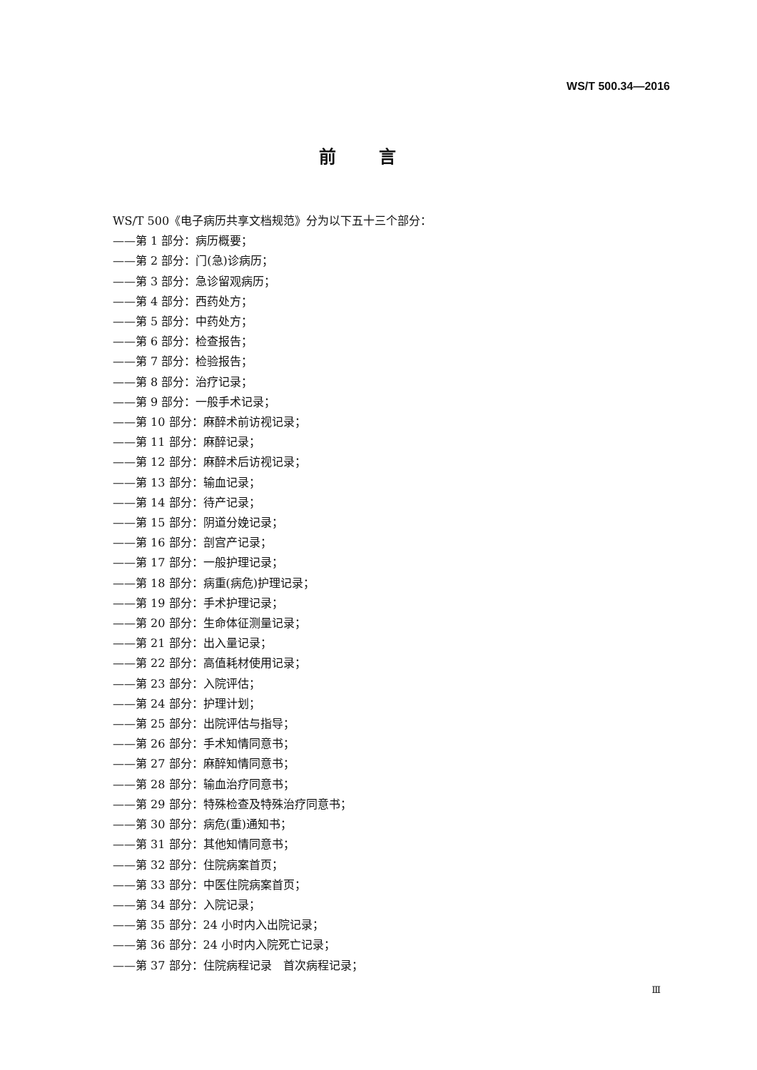WS/T 500.34—2016
前言
WS/T 500《电子病历共享文档规范》分为以下五十三个部分：
——第 1 部分：病历概要；
——第 2 部分：门(急)诊病历；
——第 3 部分：急诊留观病历；
——第 4 部分：西药处方；
——第 5 部分：中药处方；
——第 6 部分：检查报告；
——第 7 部分：检验报告；
——第 8 部分：治疗记录；
——第 9 部分：一般手术记录；
——第 10 部分：麻醉术前访视记录；
——第 11 部分：麻醉记录；
——第 12 部分：麻醉术后访视记录；
——第 13 部分：输血记录；
——第 14 部分：待产记录；
——第 15 部分：阴道分娩记录；
——第 16 部分：剖宫产记录；
——第 17 部分：一般护理记录；
——第 18 部分：病重(病危)护理记录；
——第 19 部分：手术护理记录；
——第 20 部分：生命体征测量记录；
——第 21 部分：出入量记录；
——第 22 部分：高值耗材使用记录；
——第 23 部分：入院评估；
——第 24 部分：护理计划；
——第 25 部分：出院评估与指导；
——第 26 部分：手术知情同意书；
——第 27 部分：麻醉知情同意书；
——第 28 部分：输血治疗同意书；
——第 29 部分：特殊检查及特殊治疗同意书；
——第 30 部分：病危(重)通知书；
——第 31 部分：其他知情同意书；
——第 32 部分：住院病案首页；
——第 33 部分：中医住院病案首页；
——第 34 部分：入院记录；
——第 35 部分：24 小时内入出院记录；
——第 36 部分：24 小时内入院死亡记录；
——第 37 部分：住院病程记录　首次病程记录；
Ⅲ